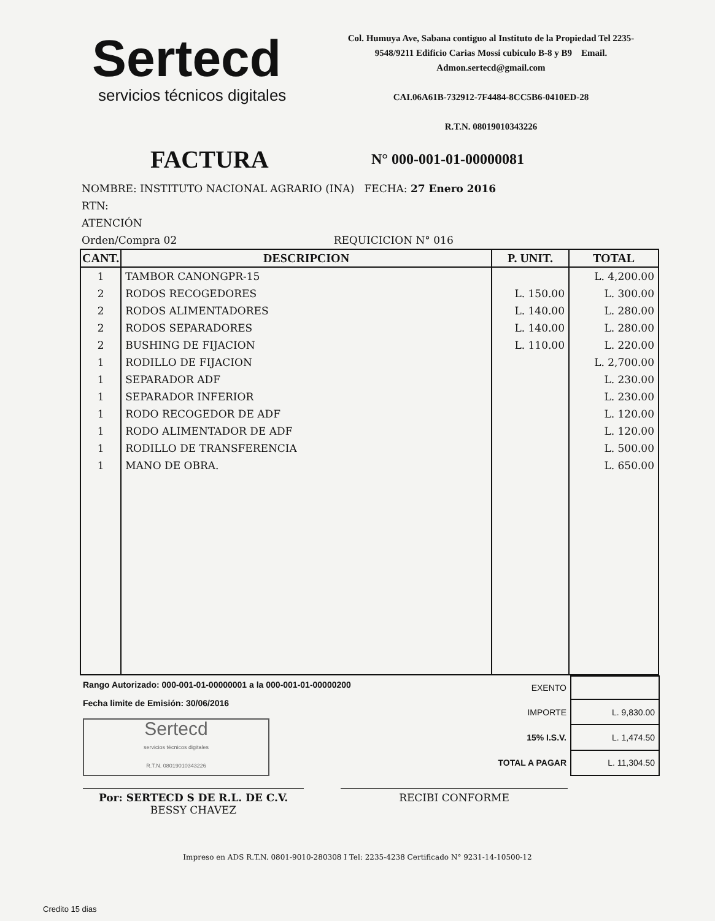Sertecd
servicios técnicos digitales
Col. Humuya Ave, Sabana contiguo al Instituto de la Propiedad Tel 2235-9548/9211 Edificio Carias Mossi cubiculo B-8 y B9 Email. Admon.sertecd@gmail.com
CAI.06A61B-732912-7F4484-8CC5B6-0410ED-28
R.T.N. 08019010343226
FACTURA
N° 000-001-01-00000081
NOMBRE: INSTITUTO NACIONAL AGRARIO (INA) FECHA: 27 Enero 2016
RTN:
ATENCIÓN
Orden/Compra 02 REQUICICION N° 016
| CANT. | DESCRIPCION | P. UNIT. | TOTAL |
| --- | --- | --- | --- |
| 1 | TAMBOR CANONGPR-15 | | L. 4,200.00 |
| 2 | RODOS RECOGEDORES | L. 150.00 | L. 300.00 |
| 2 | RODOS ALIMENTADORES | L. 140.00 | L. 280.00 |
| 2 | RODOS SEPARADORES | L. 140.00 | L. 280.00 |
| 2 | BUSHING DE FIJACION | L. 110.00 | L. 220.00 |
| 1 | RODILLO DE FIJACION | | L. 2,700.00 |
| 1 | SEPARADOR ADF | | L. 230.00 |
| 1 | SEPARADOR INFERIOR | | L. 230.00 |
| 1 | RODO RECOGEDOR DE ADF | | L. 120.00 |
| 1 | RODO ALIMENTADOR DE ADF | | L. 120.00 |
| 1 | RODILLO DE TRANSFERENCIA | | L. 500.00 |
| 1 | MANO DE OBRA. | | L. 650.00 |
Rango Autorizado: 000-001-01-00000001 a la 000-001-01-00000200
Fecha limite de Emisión: 30/06/2016
Sertecd
servicios técnicos digitales
R.T.N. 08019010343226
| EXENTO | |
| IMPORTE | L. 9,830.00 |
| 15% I.S.V. | L. 1,474.50 |
| TOTAL A PAGAR | L. 11,304.50 |
Por: SERTECD S DE R.L. DE C.V.
BESSY CHAVEZ
RECIBI CONFORME
Impreso en ADS R.T.N. 0801-9010-280308 I Tel: 2235-4238 Certificado N° 9231-14-10500-12
Credito 15 dias